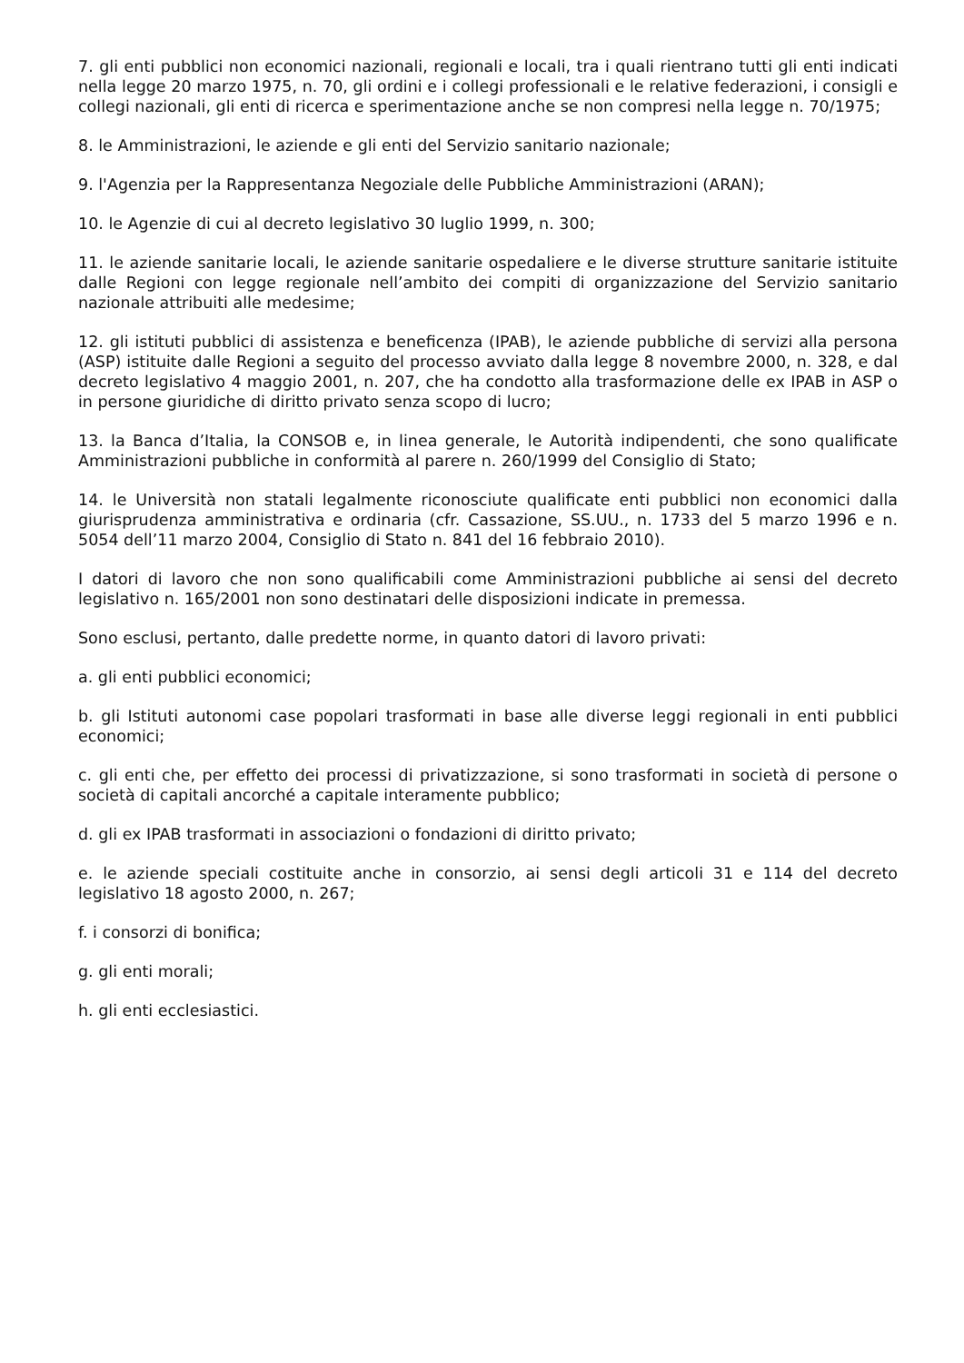7. gli enti pubblici non economici nazionali, regionali e locali, tra i quali rientrano tutti gli enti indicati nella legge 20 marzo 1975, n. 70, gli ordini e i collegi professionali e le relative federazioni, i consigli e collegi nazionali, gli enti di ricerca e sperimentazione anche se non compresi nella legge n. 70/1975;
8. le Amministrazioni, le aziende e gli enti del Servizio sanitario nazionale;
9. l'Agenzia per la Rappresentanza Negoziale delle Pubbliche Amministrazioni (ARAN);
10. le Agenzie di cui al decreto legislativo 30 luglio 1999, n. 300;
11. le aziende sanitarie locali, le aziende sanitarie ospedaliere e le diverse strutture sanitarie istituite dalle Regioni con legge regionale nell’ambito dei compiti di organizzazione del Servizio sanitario nazionale attribuiti alle medesime;
12. gli istituti pubblici di assistenza e beneficenza (IPAB), le aziende pubbliche di servizi alla persona (ASP) istituite dalle Regioni a seguito del processo avviato dalla legge 8 novembre 2000, n. 328, e dal decreto legislativo 4 maggio 2001, n. 207, che ha condotto alla trasformazione delle ex IPAB in ASP o in persone giuridiche di diritto privato senza scopo di lucro;
13. la Banca d’Italia, la CONSOB e, in linea generale, le Autorità indipendenti, che sono qualificate Amministrazioni pubbliche in conformità al parere n. 260/1999 del Consiglio di Stato;
14. le Università non statali legalmente riconosciute qualificate enti pubblici non economici dalla giurisprudenza amministrativa e ordinaria (cfr. Cassazione, SS.UU., n. 1733 del 5 marzo 1996 e n. 5054 dell’11 marzo 2004, Consiglio di Stato n. 841 del 16 febbraio 2010).
I datori di lavoro che non sono qualificabili come Amministrazioni pubbliche ai sensi del decreto legislativo n. 165/2001 non sono destinatari delle disposizioni indicate in premessa.
Sono esclusi, pertanto, dalle predette norme, in quanto datori di lavoro privati:
a. gli enti pubblici economici;
b. gli Istituti autonomi case popolari trasformati in base alle diverse leggi regionali in enti pubblici economici;
c. gli enti che, per effetto dei processi di privatizzazione, si sono trasformati in società di persone o società di capitali ancorché a capitale interamente pubblico;
d. gli ex IPAB trasformati in associazioni o fondazioni di diritto privato;
e. le aziende speciali costituite anche in consorzio, ai sensi degli articoli 31 e 114 del decreto legislativo 18 agosto 2000, n. 267;
f. i consorzi di bonifica;
g. gli enti morali;
h. gli enti ecclesiastici.